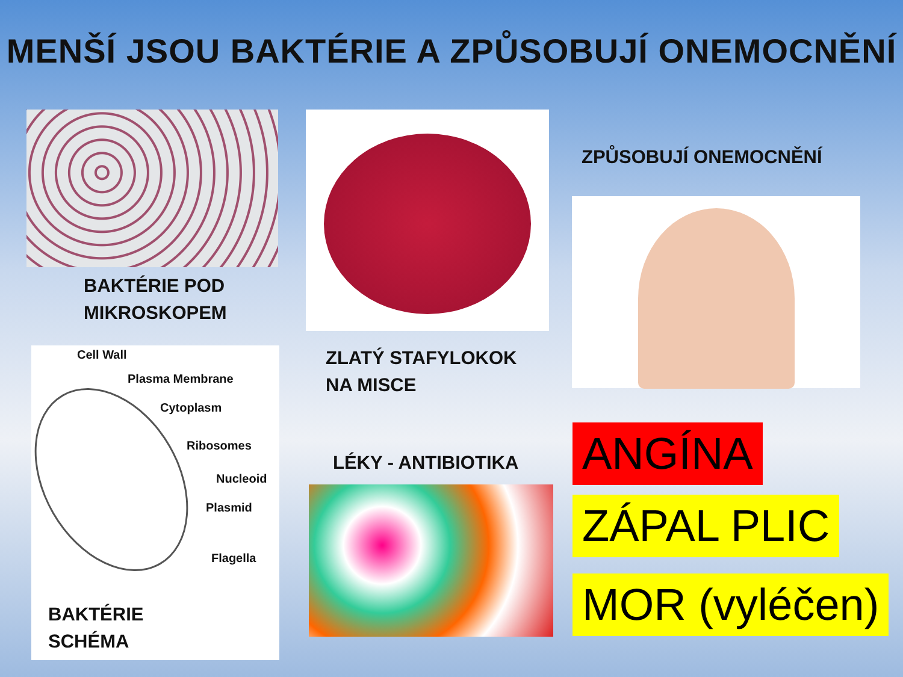MENŠÍ JSOU BAKTÉRIE A ZPŮSOBUJÍ ONEMOCNĚNÍ
BAKTÉRIE POD
MIKROSKOPEM
ZLATÝ STAFYLOKOK
NA MISCE
ZPŮSOBUJÍ ONEMOCNĚNÍ
Cell Wall
Plasma Membrane
Cytoplasm
Ribosomes
Nucleoid
Plasmid
Flagella
BAKTÉRIE
SCHÉMA
LÉKY - ANTIBIOTIKA ANGÍNA
ZÁPAL PLIC
MOR (vyléčen)